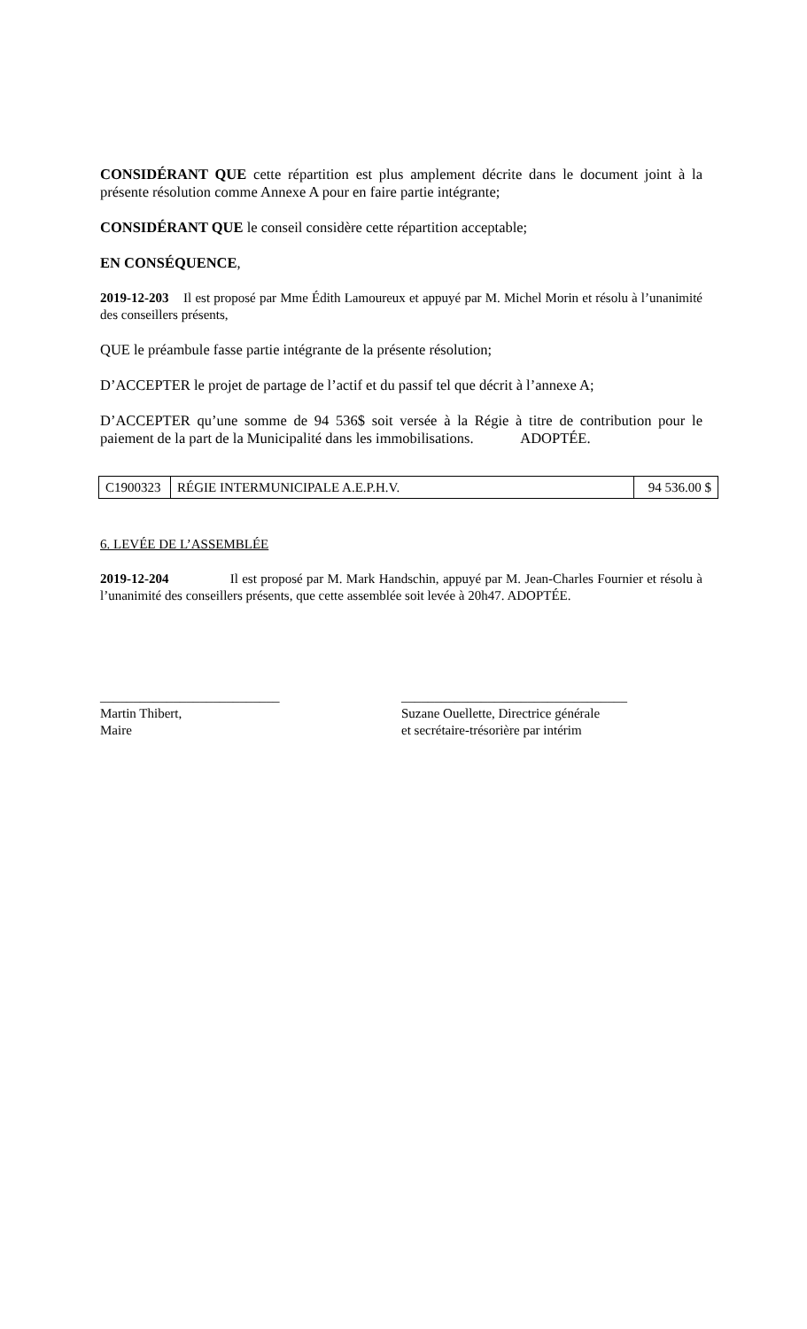CONSIDÉRANT QUE cette répartition est plus amplement décrite dans le document joint à la présente résolution comme Annexe A pour en faire partie intégrante;
CONSIDÉRANT QUE le conseil considère cette répartition acceptable;
EN CONSÉQUENCE,
2019-12-203 Il est proposé par Mme Édith Lamoureux et appuyé par M. Michel Morin et résolu à l’unanimité des conseillers présents,
QUE le préambule fasse partie intégrante de la présente résolution;
D’ACCEPTER le projet de partage de l’actif et du passif tel que décrit à l’annexe A;
D’ACCEPTER qu’une somme de 94 536$ soit versée à la Régie à titre de contribution pour le paiement de la part de la Municipalité dans les immobilisations. ADOPTÉE.
| C1900323 | RÉGIE INTERMUNICIPALE A.E.P.H.V. | 94 536.00 $ |
6. LEVÉE DE L’ASSEMBLÉE
2019-12-204 Il est proposé par M. Mark Handschin, appuyé par M. Jean-Charles Fournier et résolu à l’unanimité des conseillers présents, que cette assemblée soit levée à 20h47. ADOPTÉE.
___________________________
Martin Thibert,
Maire
__________________________________
Suzane Ouellette, Directrice générale
et secrétaire-trésorière par intérim